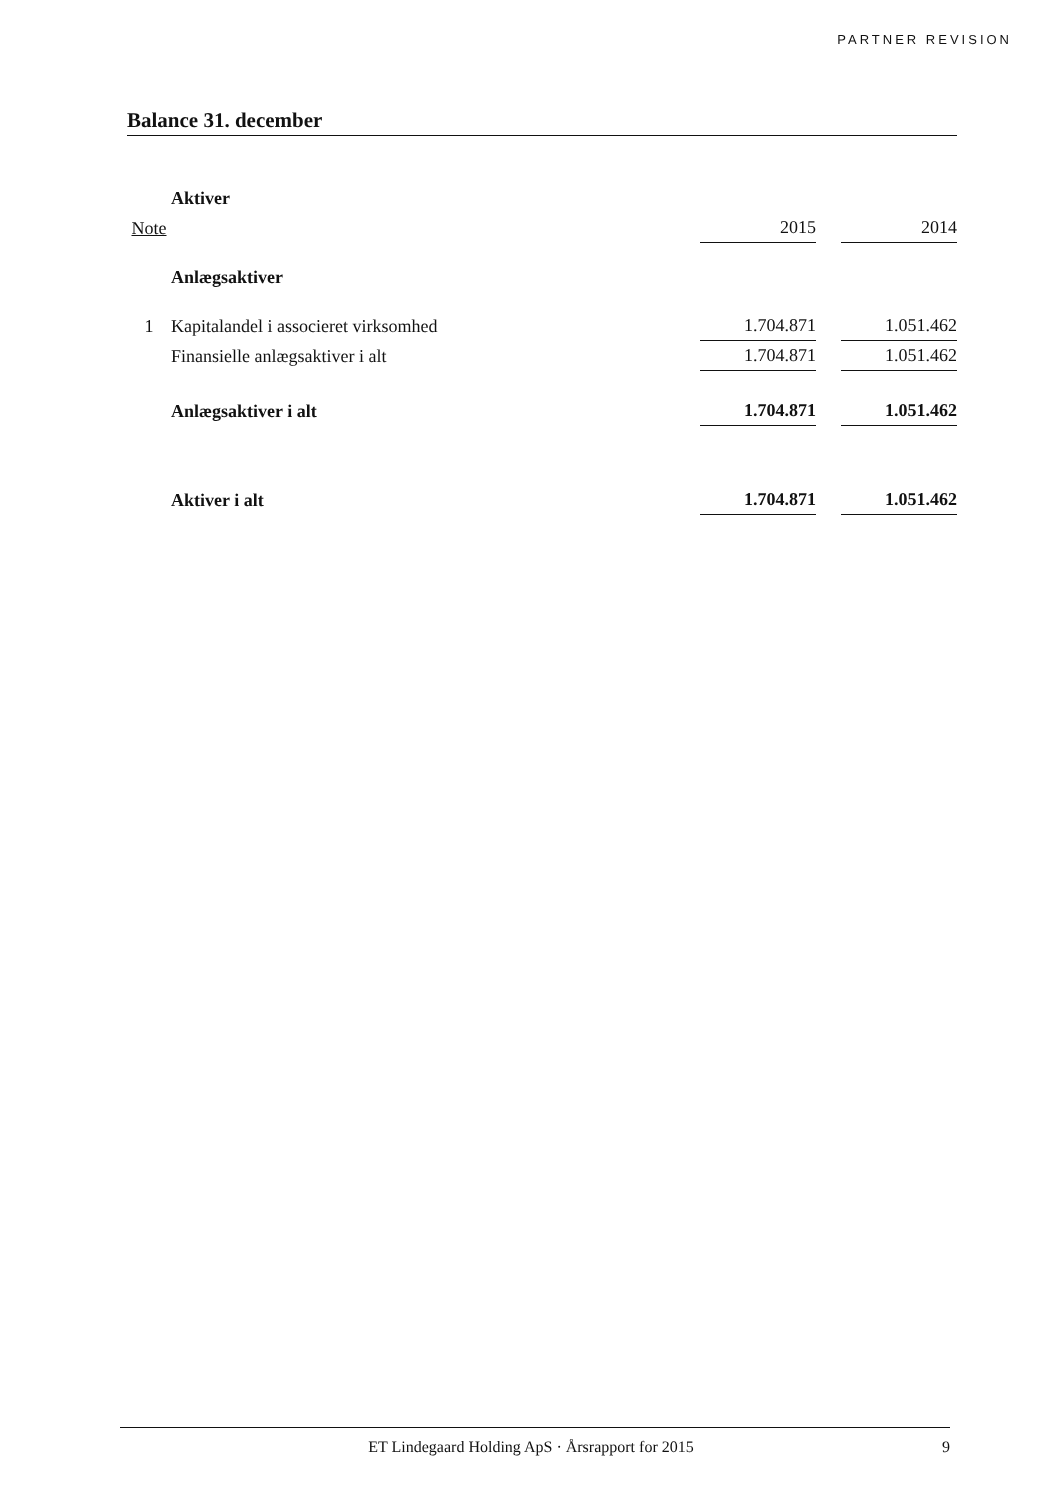PARTNER REVISION
Balance 31. december
| | Aktiver | | | |
| Note | | 2015 | | 2014 |
| | Anlægsaktiver | | | |
| 1 | Kapitalandel i associeret virksomhed | 1.704.871 | | 1.051.462 |
| | Finansielle anlægsaktiver i alt | 1.704.871 | | 1.051.462 |
| | Anlægsaktiver i alt | 1.704.871 | | 1.051.462 |
| | Aktiver i alt | 1.704.871 | | 1.051.462 |
ET Lindegaard Holding ApS · Årsrapport for 2015 9